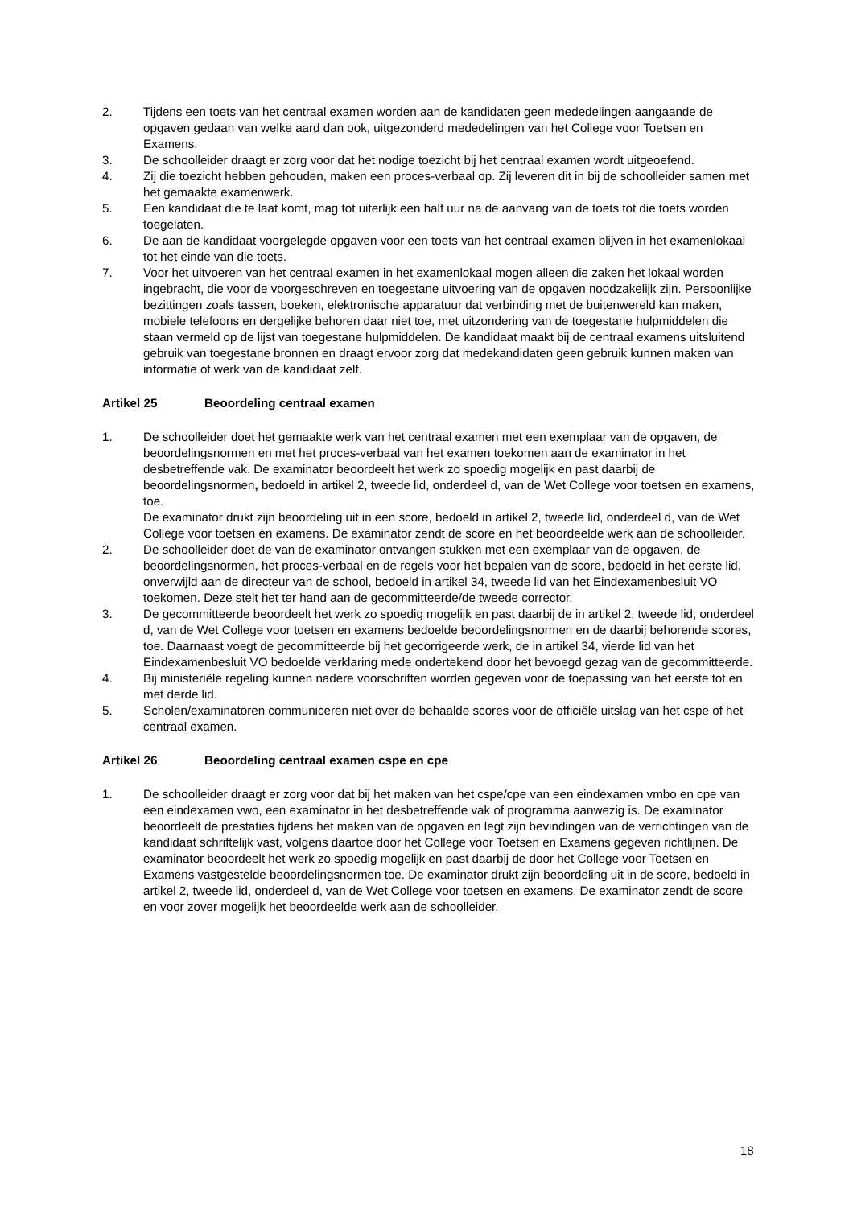2. Tijdens een toets van het centraal examen worden aan de kandidaten geen mededelingen aangaande de opgaven gedaan van welke aard dan ook, uitgezonderd mededelingen van het College voor Toetsen en Examens.
3. De schoolleider draagt er zorg voor dat het nodige toezicht bij het centraal examen wordt uitgeoefend.
4. Zij die toezicht hebben gehouden, maken een proces-verbaal op. Zij leveren dit in bij de schoolleider samen met het gemaakte examenwerk.
5. Een kandidaat die te laat komt, mag tot uiterlijk een half uur na de aanvang van de toets tot die toets worden toegelaten.
6. De aan de kandidaat voorgelegde opgaven voor een toets van het centraal examen blijven in het examenlokaal tot het einde van die toets.
7. Voor het uitvoeren van het centraal examen in het examenlokaal mogen alleen die zaken het lokaal worden ingebracht, die voor de voorgeschreven en toegestane uitvoering van de opgaven noodzakelijk zijn. Persoonlijke bezittingen zoals tassen, boeken, elektronische apparatuur dat verbinding met de buitenwereld kan maken, mobiele telefoons en dergelijke behoren daar niet toe, met uitzondering van de toegestane hulpmiddelen die staan vermeld op de lijst van toegestane hulpmiddelen. De kandidaat maakt bij de centraal examens uitsluitend gebruik van toegestane bronnen en draagt ervoor zorg dat medekandidaten geen gebruik kunnen maken van informatie of werk van de kandidaat zelf.
Artikel 25 Beoordeling centraal examen
1. De schoolleider doet het gemaakte werk van het centraal examen met een exemplaar van de opgaven, de beoordelingsnormen en met het proces-verbaal van het examen toekomen aan de examinator in het desbetreffende vak. De examinator beoordeelt het werk zo spoedig mogelijk en past daarbij de beoordelingsnormen, bedoeld in artikel 2, tweede lid, onderdeel d, van de Wet College voor toetsen en examens, toe.
De examinator drukt zijn beoordeling uit in een score, bedoeld in artikel 2, tweede lid, onderdeel d, van de Wet College voor toetsen en examens. De examinator zendt de score en het beoordeelde werk aan de schoolleider.
2. De schoolleider doet de van de examinator ontvangen stukken met een exemplaar van de opgaven, de beoordelingsnormen, het proces-verbaal en de regels voor het bepalen van de score, bedoeld in het eerste lid, onverwijld aan de directeur van de school, bedoeld in artikel 34, tweede lid van het Eindexamenbesluit VO toekomen. Deze stelt het ter hand aan de gecommitteerde/de tweede corrector.
3. De gecommitteerde beoordeelt het werk zo spoedig mogelijk en past daarbij de in artikel 2, tweede lid, onderdeel d, van de Wet College voor toetsen en examens bedoelde beoordelingsnormen en de daarbij behorende scores, toe. Daarnaast voegt de gecommitteerde bij het gecorrigeerde werk, de in artikel 34, vierde lid van het Eindexamenbesluit VO bedoelde verklaring mede ondertekend door het bevoegd gezag van de gecommitteerde.
4. Bij ministeriële regeling kunnen nadere voorschriften worden gegeven voor de toepassing van het eerste tot en met derde lid.
5. Scholen/examinatoren communiceren niet over de behaalde scores voor de officiële uitslag van het cspe of het centraal examen.
Artikel 26 Beoordeling centraal examen cspe en cpe
1. De schoolleider draagt er zorg voor dat bij het maken van het cspe/cpe van een eindexamen vmbo en cpe van een eindexamen vwo, een examinator in het desbetreffende vak of programma aanwezig is. De examinator beoordeelt de prestaties tijdens het maken van de opgaven en legt zijn bevindingen van de verrichtingen van de kandidaat schriftelijk vast, volgens daartoe door het College voor Toetsen en Examens gegeven richtlijnen. De examinator beoordeelt het werk zo spoedig mogelijk en past daarbij de door het College voor Toetsen en Examens vastgestelde beoordelingsnormen toe. De examinator drukt zijn beoordeling uit in de score, bedoeld in artikel 2, tweede lid, onderdeel d, van de Wet College voor toetsen en examens. De examinator zendt de score en voor zover mogelijk het beoordeelde werk aan de schoolleider.
18